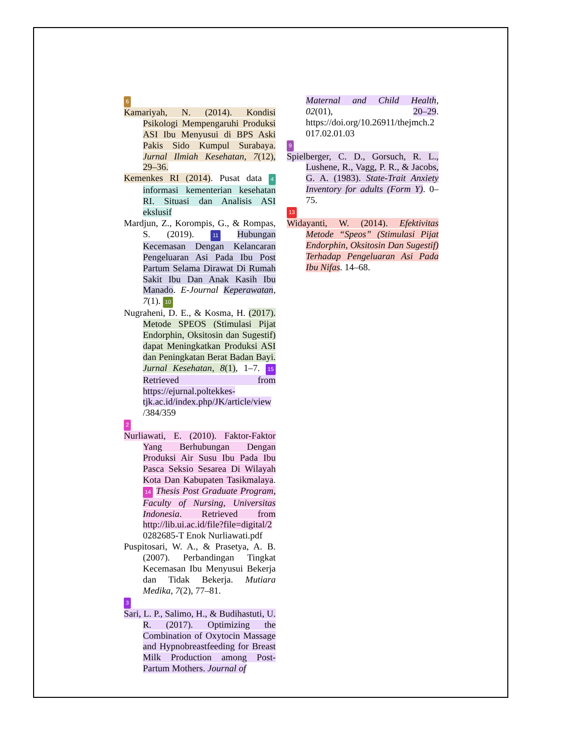6
Kamariyah, N. (2014). Kondisi Psikologi Mempengaruhi Produksi ASI Ibu Menyusui di BPS Aski Pakis Sido Kumpul Surabaya. Jurnal Ilmiah Kesehatan, 7(12), 29–36.
Kemenkes RI (2014). Pusat data 4 informasi kementerian kesehatan RI. Situasi dan Analisis ASI ekslusif
Mardjun, Z., Korompis, G., & Rompas, S. (2019). 11 Hubungan Kecemasan Dengan Kelancaran Pengeluaran Asi Pada Ibu Post Partum Selama Dirawat Di Rumah Sakit Ibu Dan Anak Kasih Ibu Manado. E-Journal Keperawatan, 7(1). 10
Nugraheni, D. E., & Kosma, H. (2017). Metode SPEOS (Stimulasi Pijat Endorphin, Oksitosin dan Sugestif) dapat Meningkatkan Produksi ASI dan Peningkatan Berat Badan Bayi. Jurnal Kesehatan, 8(1), 1–7. 15 Retrieved from https://ejurnal.poltekkes-tjk.ac.id/index.php/JK/article/view /384/359
2
Nurliawati, E. (2010). Faktor-Faktor Yang Berhubungan Dengan Produksi Air Susu Ibu Pada Ibu Pasca Seksio Sesarea Di Wilayah Kota Dan Kabupaten Tasikmalaya. 14 Thesis Post Graduate Program, Faculty of Nursing, Universitas Indonesia. Retrieved from http://lib.ui.ac.id/file?file=digital/2 0282685-T Enok Nurliawati.pdf
Puspitosari, W. A., & Prasetya, A. B. (2007). Perbandingan Tingkat Kecemasan Ibu Menyusui Bekerja dan Tidak Bekerja. Mutiara Medika, 7(2), 77–81.
3
Sari, L. P., Salimo, H., & Budihastuti, U. R. (2017). Optimizing the Combination of Oxytocin Massage and Hypnobreastfeeding for Breast Milk Production among Post-Partum Mothers. Journal of
Maternal and Child Health, 02(01), 20–29. https://doi.org/10.26911/thejmch.2 017.02.01.03
9
Spielberger, C. D., Gorsuch, R. L., Lushene, R., Vagg, P. R., & Jacobs, G. A. (1983). State-Trait Anxiety Inventory for adults (Form Y). 0–75.
13
Widayanti, W. (2014). Efektivitas Metode “Speos” (Stimulasi Pijat Endorphin, Oksitosin Dan Sugestif) Terhadap Pengeluaran Asi Pada Ibu Nifas. 14–68.